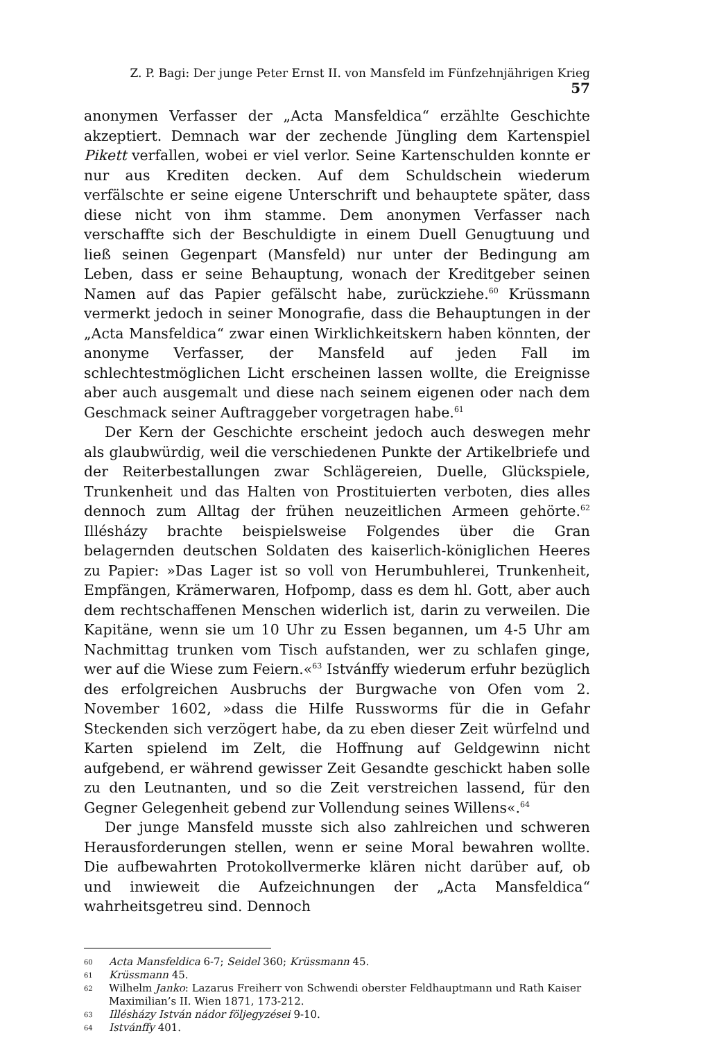Z. P. Bagi: Der junge Peter Ernst II. von Mansfeld im Fünfzehnjährigen Krieg 57
anonymen Verfasser der „Acta Mansfeldica“ erzählte Geschichte akzeptiert. Demnach war der zechende Jüngling dem Kartenspiel Pikett verfallen, wobei er viel verlor. Seine Kartenschulden konnte er nur aus Krediten decken. Auf dem Schuldschein wiederum verfälschte er seine eigene Unterschrift und behauptete später, dass diese nicht von ihm stamme. Dem anonymen Verfasser nach verschaffte sich der Beschuldigte in einem Duell Genugtuung und ließ seinen Gegenpart (Mansfeld) nur unter der Bedingung am Leben, dass er seine Behauptung, wonach der Kreditgeber seinen Namen auf das Papier gefälscht habe, zurückziehe.<sup>60</sup> Krüssmann vermerkt jedoch in seiner Monografie, dass die Behauptungen in der „Acta Mansfeldica“ zwar einen Wirklichkeitskern haben könnten, der anonyme Verfasser, der Mansfeld auf jeden Fall im schlechtestmöglichen Licht erscheinen lassen wollte, die Ereignisse aber auch ausgemalt und diese nach seinem eigenen oder nach dem Geschmack seiner Auftraggeber vorgetragen habe.<sup>61</sup>
Der Kern der Geschichte erscheint jedoch auch deswegen mehr als glaubwürdig, weil die verschiedenen Punkte der Artikelbriefe und der Reiterbestallungen zwar Schlägereien, Duelle, Glückspiele, Trunkenheit und das Halten von Prostituierten verboten, dies alles dennoch zum Alltag der frühen neuzeitlichen Armeen gehörte.<sup>62</sup> Illésházy brachte beispielsweise Folgendes über die Gran belagernden deutschen Soldaten des kaiserlich-königlichen Heeres zu Papier: »Das Lager ist so voll von Herumbuhlerei, Trunkenheit, Empfängen, Krämerwaren, Hofpomp, dass es dem hl. Gott, aber auch dem rechtschaffenen Menschen widerlich ist, darin zu verweilen. Die Kapitäne, wenn sie um 10 Uhr zu Essen begannen, um 4-5 Uhr am Nachmittag trunken vom Tisch aufstanden, wer zu schlafen ginge, wer auf die Wiese zum Feiern.«<sup>63</sup> Istvánffy wiederum erfuhr bezüglich des erfolgreichen Ausbruchs der Burgwache von Ofen vom 2. November 1602, »dass die Hilfe Russworms für die in Gefahr Steckenden sich verzögert habe, da zu eben dieser Zeit würfelnd und Karten spielend im Zelt, die Hoffnung auf Geldgewinn nicht aufgebend, er während gewisser Zeit Gesandte geschickt haben solle zu den Leutnanten, und so die Zeit verstreichen lassend, für den Gegner Gelegenheit gebend zur Vollendung seines Willens«.<sup>64</sup>
Der junge Mansfeld musste sich also zahlreichen und schweren Herausforderungen stellen, wenn er seine Moral bewahren wollte. Die aufbewahrten Protokollvermerke klären nicht darüber auf, ob und inwieweit die Aufzeichnungen der „Acta Mansfeldica“ wahrheitsgetreu sind. Dennoch
60 Acta Mansfeldica 6-7; Seidel 360; Krüssmann 45.
61 Krüssmann 45.
62 Wilhelm Janko: Lazarus Freiherr von Schwendi oberster Feldhauptmann und Rath Kaiser Maximilian’s II. Wien 1871, 173-212.
63 Illésházy István nádor följegyzései 9-10.
64 Istvánffy 401.